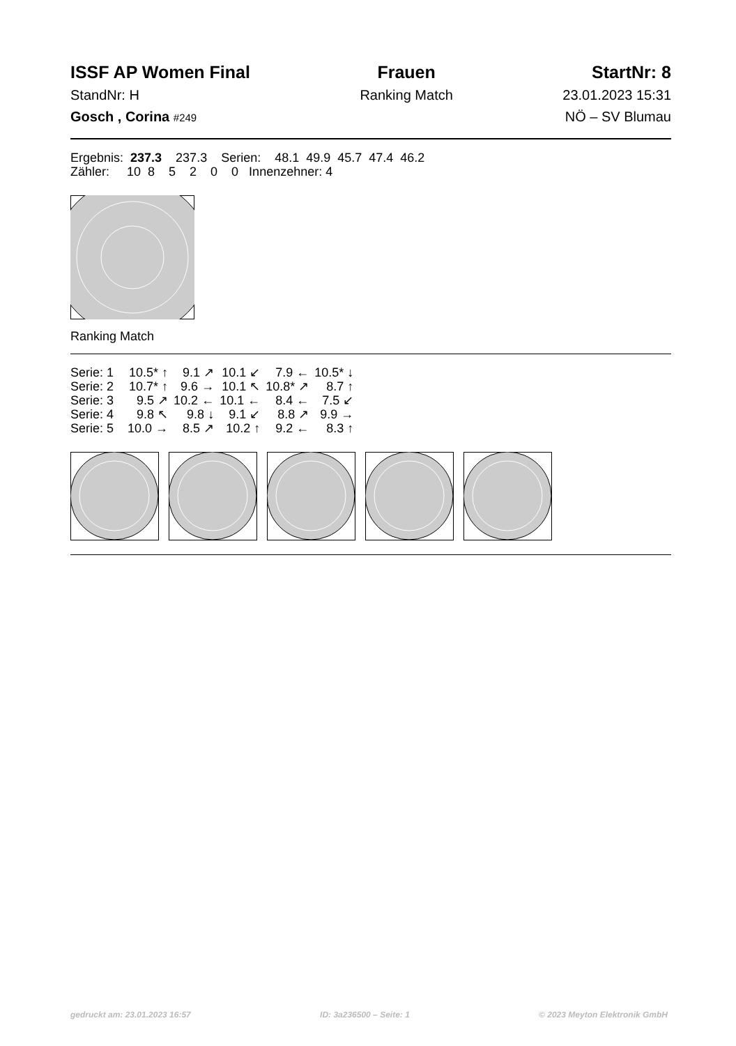ISSF AP Women Final
StandNr: H
Gosch , Corina #249
Frauen
Ranking Match
StartNr: 8
23.01.2023 15:31
NÖ – SV Blumau
Ergebnis: 237.3 237.3 Serien: 48.1 49.9 45.7 47.4 46.2
Zähler: 10 8 5 2 0 0 Innenzehner: 4
Ranking Match
| Serie: 1 | 10.5* ↑ | 9.1 ↗ | 10.1 ↙ | 7.9 ← | 10.5* ↓ |
| Serie: 2 | 10.7* ↑ | 9.6 → | 10.1 ↖ | 10.8* ↗ | 8.7 ↑ |
| Serie: 3 | 9.5 ↗ | 10.2 ← | 10.1 ← | 8.4 ← | 7.5 ↙ |
| Serie: 4 | 9.8 ↖ | 9.8 ↓ | 9.1 ↙ | 8.8 ↗ | 9.9 → |
| Serie: 5 | 10.0 → | 8.5 ↗ | 10.2 ↑ | 9.2 ← | 8.3 ↑ |
gedruckt am: 23.01.2023 16:57 ID: 3a236500 – Seite: 1 © 2023 Meyton Elektronik GmbH